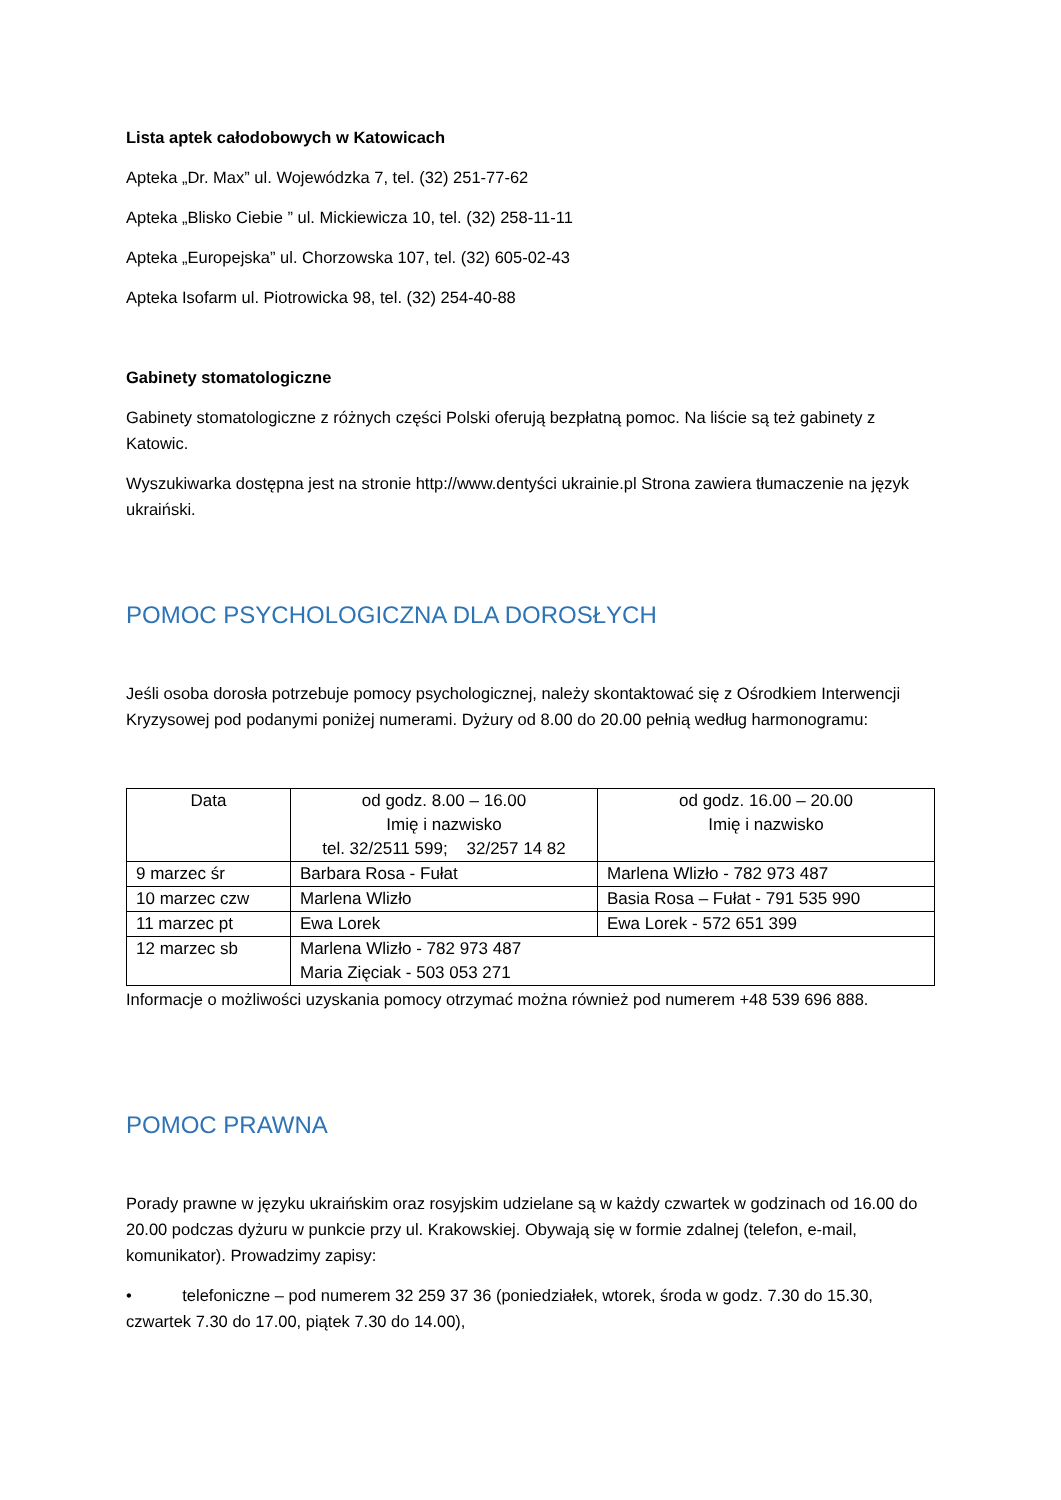Lista aptek całodobowych w Katowicach
Apteka „Dr. Max” ul. Wojewódzka 7, tel. (32) 251-77-62
Apteka „Blisko Ciebie ” ul. Mickiewicza 10, tel. (32) 258-11-11
Apteka „Europejska” ul. Chorzowska 107, tel. (32) 605-02-43
Apteka Isofarm ul. Piotrowicka 98, tel. (32) 254-40-88
Gabinety stomatologiczne
Gabinety stomatologiczne z różnych części Polski oferują bezpłatną pomoc. Na liście są też gabinety z Katowic.
Wyszukiwarka dostępna jest na stronie http://www.dentyści ukrainie.pl Strona zawiera tłumaczenie na język ukraiński.
POMOC PSYCHOLOGICZNA DLA DOROSŁYCH
Jeśli osoba dorosła potrzebuje pomocy psychologicznej, należy skontaktować się z Ośrodkiem Interwencji Kryzysowej pod podanymi poniżej numerami. Dyżury od 8.00 do 20.00 pełnią według harmonogramu:
| Data | od godz. 8.00 – 16.00 Imię i nazwisko tel. 32/2511 599; 32/257 14 82 | od godz. 16.00 – 20.00 Imię i nazwisko |
| 9 marzec śr | Barbara Rosa - Fułat | Marlena Wlizło - 782 973 487 |
| 10 marzec czw | Marlena Wlizło | Basia Rosa – Fułat - 791 535 990 |
| 11 marzec pt | Ewa Lorek | Ewa Lorek - 572 651 399 |
| 12 marzec sb | Marlena Wlizło - 782 973 487 Maria Zięciak - 503 053 271 | |
Informacje o możliwości uzyskania pomocy otrzymać można również pod numerem +48 539 696 888.
POMOC PRAWNA
Porady prawne w języku ukraińskim oraz rosyjskim udzielane są w każdy czwartek w godzinach od 16.00 do 20.00 podczas dyżuru w punkcie przy ul. Krakowskiej. Obywają się w formie zdalnej (telefon, e-mail, komunikator). Prowadzimy zapisy:
• telefoniczne – pod numerem 32 259 37 36 (poniedziałek, wtorek, środa w godz. 7.30 do 15.30, czwartek 7.30 do 17.00, piątek 7.30 do 14.00),